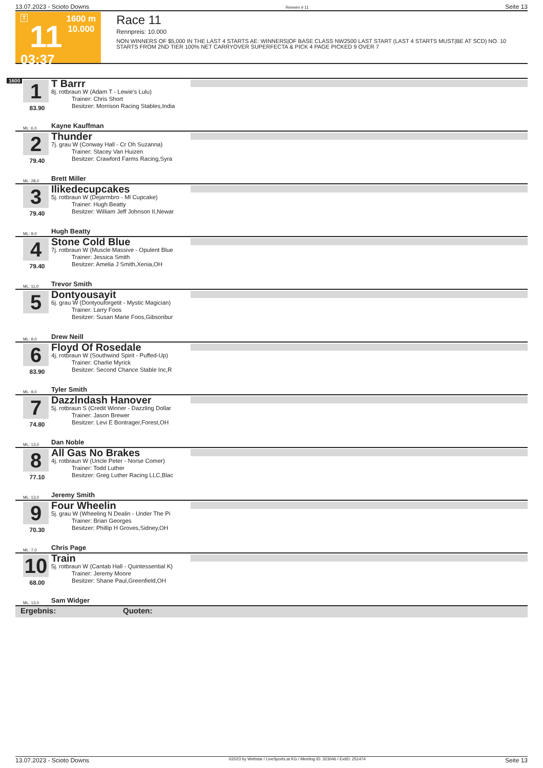13.07.2023 - Scioto Downs Rennen # 11 Seite 13
T
11
03:37
1600 m
10.000
Race 11
Rennpreis: 10.000
NON WINNERS OF $5,000 IN THE LAST 4 STARTS AE: WINNERS|OF BASE CLASS NW2500 LAST START (LAST 4 STARTS MUST|BE AT SCD) NO. 10 STARTS FROM 2ND TIER 100% NET CARRYOVER SUPERFECTA & PICK 4 PAGE PICKED 9 OVER 7
1600
1
83.90
T Barrr
8j. rotbraun W (Adam T - Lewie's Lulu)
Trainer: Chris Short
Besitzer: Morrison Racing Stables,India
ML: 6,0 Kayne Kauffman
2
79.40
Thunder
7j. grau W (Conway Hall - Cr Oh Suzanna)
Trainer: Stacey Van Huizen
Besitzer: Crawford Farms Racing,Syra
ML: 28,0 Brett Miller
3
79.40
Ilikedecupcakes
5j. rotbraun W (Dejarmbro - Ml Cupcake)
Trainer: Hugh Beatty
Besitzer: William Jeff Johnson II,Newar
ML: 9,0 Hugh Beatty
4
79.40
Stone Cold Blue
7j. rotbraun W (Muscle Massive - Opulent Blue
Trainer: Jessica Smith
Besitzer: Amelia J Smith,Xenia,OH
ML: 11,0 Trevor Smith
5
Dontyousayit
6j. grau W (Dontyouforgetit - Mystic Magician)
Trainer: Larry Foos
Besitzer: Susan Marie Foos,Gibsonbur
ML: 9,0 Drew Neill
6
83.90
Floyd Of Rosedale
4j. rotbraun W (Southwind Spirit - Puffed-Up)
Trainer: Charlie Myrick
Besitzer: Second Chance Stable Inc,R
ML: 9,0 Tyler Smith
7
74.80
Dazzlndash Hanover
5j. rotbraun S (Credit Winner - Dazzling Dollar
Trainer: Jason Brewer
Besitzer: Levi E Bontrager,Forest,OH
ML: 13,0 Dan Noble
8
77.10
All Gas No Brakes
4j. rotbraun W (Uncle Peter - Norse Comer)
Trainer: Todd Luther
Besitzer: Greg Luther Racing LLC,Blac
ML: 13,0 Jeremy Smith
9
70.30
Four Wheelin
5j. grau W (Wheeling N Dealin - Under The Pi
Trainer: Brian Georges
Besitzer: Phillip H Groves,Sidney,OH
ML: 7,0 Chris Page
10
68.00
Train
5j. rotbraun W (Cantab Hall - Quintessential K)
Trainer: Jeremy Moore
Besitzer: Shane Paul,Greenfield,OH
ML: 13,0 Sam Widger
Ergebnis: Quoten:
13.07.2023 - Scioto Downs ©2023 by Wettstar / LiveSports.at KG / Meeting ID: 323046 / ExtID: 251474 Seite 13